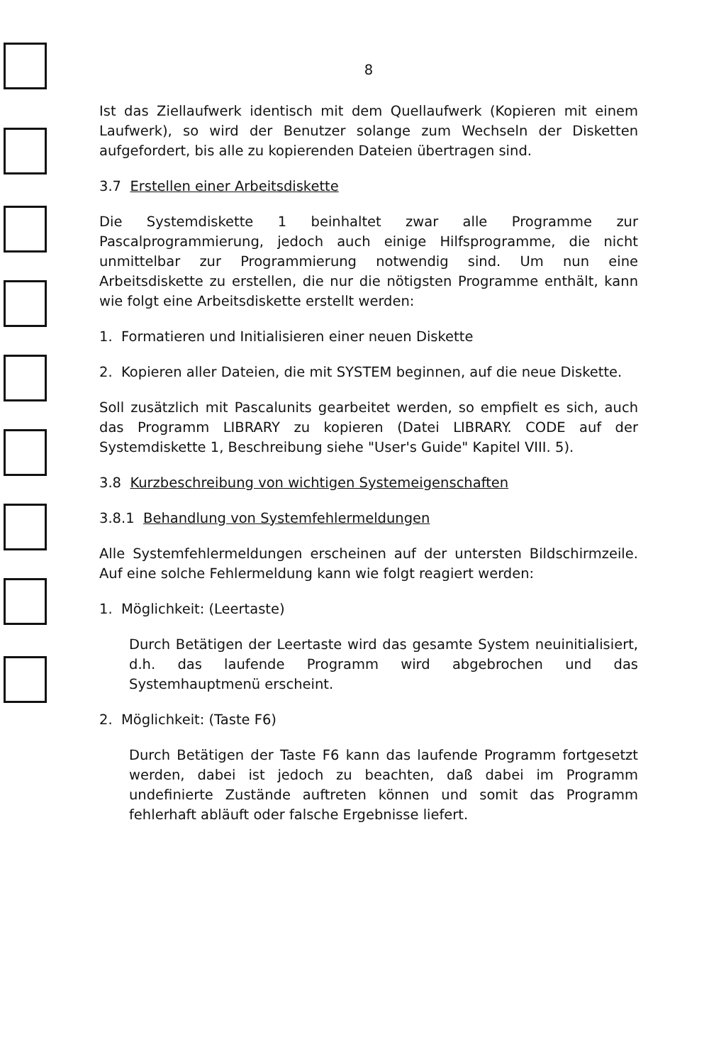8
Ist das Ziellaufwerk identisch mit dem Quellaufwerk (Kopieren mit einem Laufwerk), so wird der Benutzer solange zum Wechseln der Disketten aufgefordert, bis alle zu kopierenden Dateien übertragen sind.
3.7 Erstellen einer Arbeitsdiskette
Die Systemdiskette 1 beinhaltet zwar alle Programme zur Pascalprogrammierung, jedoch auch einige Hilfsprogramme, die nicht unmittelbar zur Programmierung notwendig sind. Um nun eine Arbeitsdiskette zu erstellen, die nur die nötigsten Programme enthält, kann wie folgt eine Arbeitsdiskette erstellt werden:
1. Formatieren und Initialisieren einer neuen Diskette
2. Kopieren aller Dateien, die mit SYSTEM beginnen, auf die neue Diskette.
Soll zusätzlich mit Pascalunits gearbeitet werden, so empfielt es sich, auch das Programm LIBRARY zu kopieren (Datei LIBRARY. CODE auf der Systemdiskette 1, Beschreibung siehe "User's Guide" Kapitel VIII. 5).
3.8 Kurzbeschreibung von wichtigen Systemeigenschaften
3.8.1 Behandlung von Systemfehlermeldungen
Alle Systemfehlermeldungen erscheinen auf der untersten Bildschirmzeile. Auf eine solche Fehlermeldung kann wie folgt reagiert werden:
1. Möglichkeit: (Leertaste)
Durch Betätigen der Leertaste wird das gesamte System neuinitialisiert, d.h. das laufende Programm wird abgebrochen und das Systemhauptmenü erscheint.
2. Möglichkeit: (Taste F6)
Durch Betätigen der Taste F6 kann das laufende Programm fortgesetzt werden, dabei ist jedoch zu beachten, daß dabei im Programm undefinierte Zustände auftreten können und somit das Programm fehlerhaft abläuft oder falsche Ergebnisse liefert.